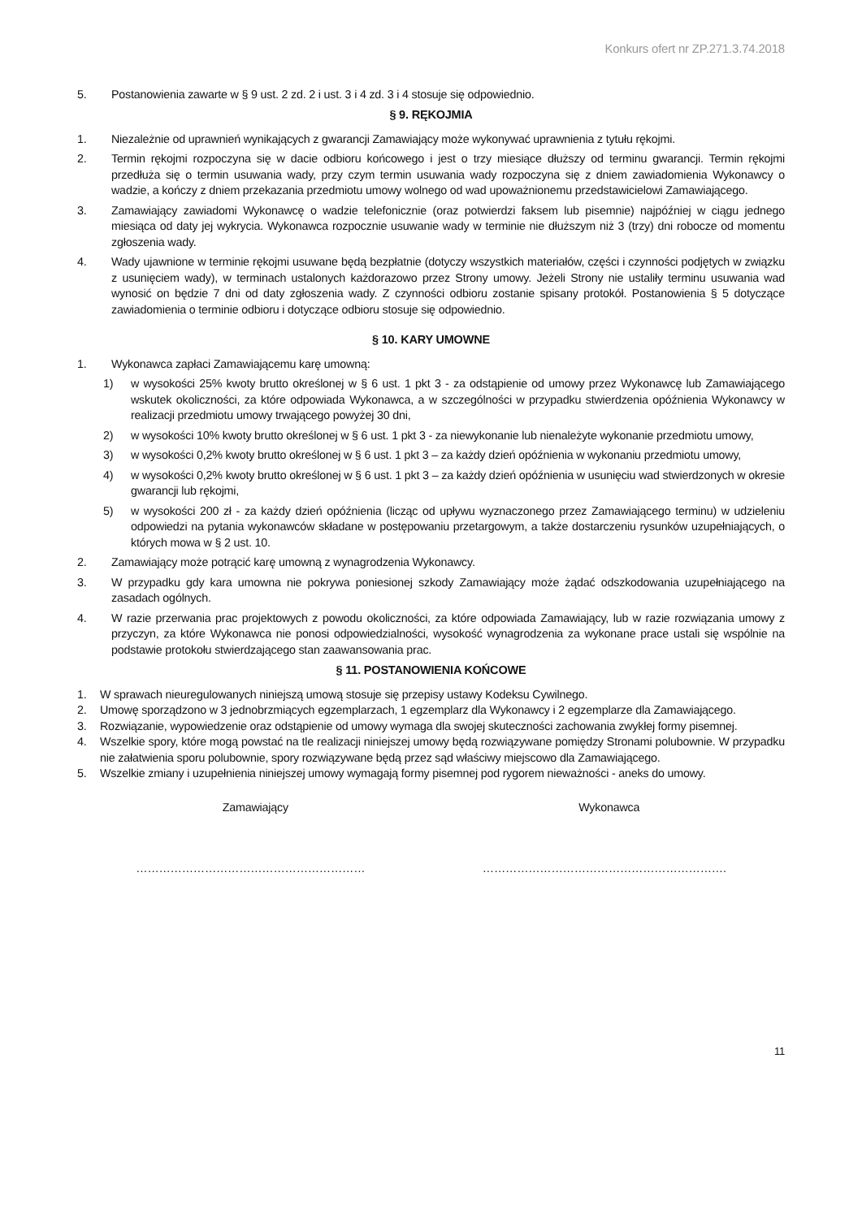Konkurs ofert nr ZP.271.3.74.2018
5. Postanowienia zawarte w § 9 ust. 2 zd. 2 i ust. 3 i 4 zd. 3 i 4 stosuje się odpowiednio.
§ 9. RĘKOJMIA
1. Niezależnie od uprawnień wynikających z gwarancji Zamawiający może wykonywać uprawnienia z tytułu rękojmi.
2. Termin rękojmi rozpoczyna się w dacie odbioru końcowego i jest o trzy miesiące dłuższy od terminu gwarancji. Termin rękojmi przedłuża się o termin usuwania wady, przy czym termin usuwania wady rozpoczyna się z dniem zawiadomienia Wykonawcy o wadzie, a kończy z dniem przekazania przedmiotu umowy wolnego od wad upoważnionemu przedstawicielowi Zamawiającego.
3. Zamawiający zawiadomi Wykonawcę o wadzie telefonicznie (oraz potwierdzi faksem lub pisemnie) najpóźniej w ciągu jednego miesiąca od daty jej wykrycia. Wykonawca rozpocznie usuwanie wady w terminie nie dłuższym niż 3 (trzy) dni robocze od momentu zgłoszenia wady.
4. Wady ujawnione w terminie rękojmi usuwane będą bezpłatnie (dotyczy wszystkich materiałów, części i czynności podjętych w związku z usunięciem wady), w terminach ustalonych każdorazowo przez Strony umowy. Jeżeli Strony nie ustaliły terminu usuwania wad wynosić on będzie 7 dni od daty zgłoszenia wady. Z czynności odbioru zostanie spisany protokół. Postanowienia § 5 dotyczące zawiadomienia o terminie odbioru i dotyczące odbioru stosuje się odpowiednio.
§ 10. KARY UMOWNE
1. Wykonawca zapłaci Zamawiającemu karę umowną:
1) w wysokości 25% kwoty brutto określonej w § 6 ust. 1 pkt 3 - za odstąpienie od umowy przez Wykonawcę lub Zamawiającego wskutek okoliczności, za które odpowiada Wykonawca, a w szczególności w przypadku stwierdzenia opóźnienia Wykonawcy w realizacji przedmiotu umowy trwającego powyżej 30 dni,
2) w wysokości 10% kwoty brutto określonej w § 6 ust. 1 pkt 3 - za niewykonanie lub nienależyte wykonanie przedmiotu umowy,
3) w wysokości 0,2% kwoty brutto określonej w § 6 ust. 1 pkt 3 – za każdy dzień opóźnienia w wykonaniu przedmiotu umowy,
4) w wysokości 0,2% kwoty brutto określonej w § 6 ust. 1 pkt 3 – za każdy dzień opóźnienia w usunięciu wad stwierdzonych w okresie gwarancji lub rękojmi,
5) w wysokości 200 zł - za każdy dzień opóźnienia (licząc od upływu wyznaczonego przez Zamawiającego terminu) w udzieleniu odpowiedzi na pytania wykonawców składane w postępowaniu przetargowym, a także dostarczeniu rysunków uzupełniających, o których mowa w § 2 ust. 10.
2. Zamawiający może potrącić karę umowną z wynagrodzenia Wykonawcy.
3. W przypadku gdy kara umowna nie pokrywa poniesionej szkody Zamawiający może żądać odszkodowania uzupełniającego na zasadach ogólnych.
4. W razie przerwania prac projektowych z powodu okoliczności, za które odpowiada Zamawiający, lub w razie rozwiązania umowy z przyczyn, za które Wykonawca nie ponosi odpowiedzialności, wysokość wynagrodzenia za wykonane prace ustali się wspólnie na podstawie protokołu stwierdzającego stan zaawansowania prac.
§ 11. POSTANOWIENIA KOŃCOWE
1. W sprawach nieuregulowanych niniejszą umową stosuje się przepisy ustawy Kodeksu Cywilnego.
2. Umowę sporządzono w 3 jednobrzmiących egzemplarzach, 1 egzemplarz dla Wykonawcy i 2 egzemplarze dla Zamawiającego.
3. Rozwiązanie, wypowiedzenie oraz odstąpienie od umowy wymaga dla swojej skuteczności zachowania zwykłej formy pisemnej.
4. Wszelkie spory, które mogą powstać na tle realizacji niniejszej umowy będą rozwiązywane pomiędzy Stronami polubownie. W przypadku nie załatwienia sporu polubownie, spory rozwiązywane będą przez sąd właściwy miejscowo dla Zamawiającego.
5. Wszelkie zmiany i uzupełnienia niniejszej umowy wymagają formy pisemnej pod rygorem nieważności - aneks do umowy.
Zamawiający Wykonawca
…………………………………………………… ……………………………………………………….
11